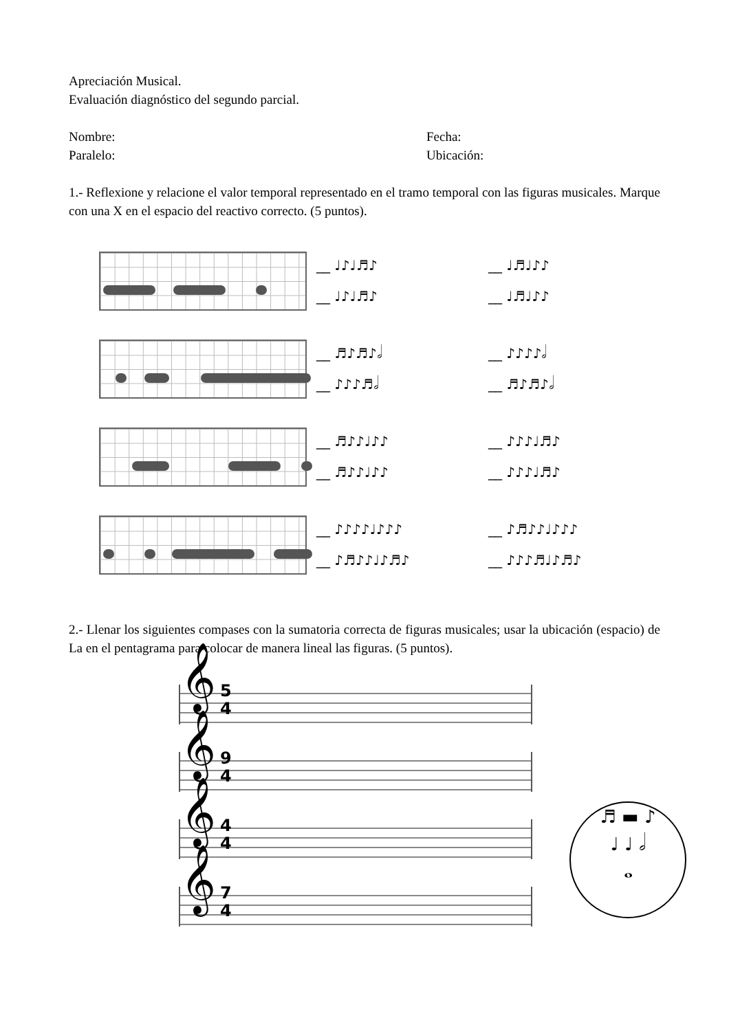Apreciación Musical.
Evaluación diagnóstico del segundo parcial.
Nombre: Fecha:
Paralelo: Ubicación:
1.- Reflexione y relacione el valor temporal representado en el tramo temporal con las figuras musicales. Marque con una X en el espacio del reactivo correcto. (5 puntos).
__ ♩♪♩♬♪
__ ♩♬♩♪♪
__ ♩♪♩♬♪
__ ♩♬♩♪♪
__ ♬♪♬♪𝅗𝅥
__ ♪♪♪♪𝅗𝅥
__ ♪♪♪♬𝅗𝅥
__ ♬♪♬♪𝅗𝅥
__ ♬♪♪♩♪♪
__ ♪♪♪♩♬♪
__ ♬♪♪♩♪♪
__ ♪♪♪♩♬♪
__ ♪♪♪♪♩♪♪♪
__ ♪♬♪♪♩♪♪♪
__ ♪♬♪♪♩♪♬♪
__ ♪♪♪♬♩♪♬♪
2.- Llenar los siguientes compases con la sumatoria correcta de figuras musicales; usar la ubicación (espacio) de La en el pentagrama para colocar de manera lineal las figuras. (5 puntos).
𝄞 5
4
𝄞 9
4
𝄞 4
4
𝄞 7
4
♬ ▬ ♪
♩ ♩ 𝅗𝅥
𝅝